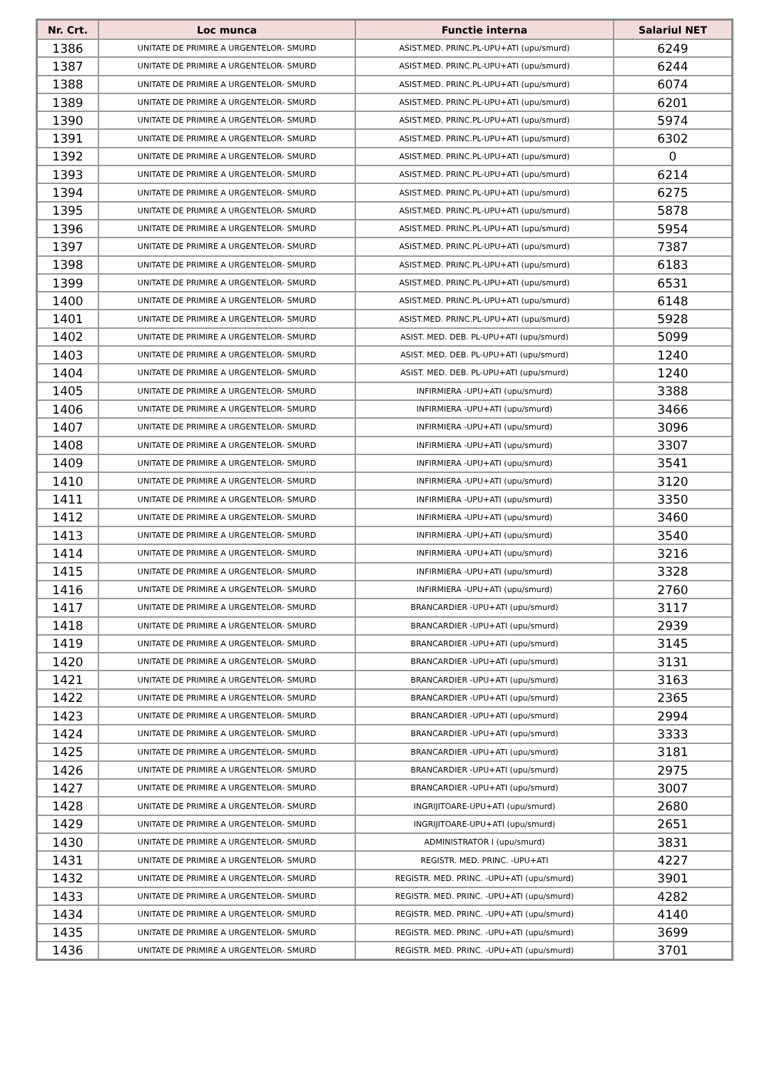| Nr. Crt. | Loc munca | Functie interna | Salariul NET |
| --- | --- | --- | --- |
| 1386 | UNITATE DE PRIMIRE A URGENTELOR- SMURD | ASIST.MED. PRINC.PL-UPU+ATI (upu/smurd) | 6249 |
| 1387 | UNITATE DE PRIMIRE A URGENTELOR- SMURD | ASIST.MED. PRINC.PL-UPU+ATI (upu/smurd) | 6244 |
| 1388 | UNITATE DE PRIMIRE A URGENTELOR- SMURD | ASIST.MED. PRINC.PL-UPU+ATI (upu/smurd) | 6074 |
| 1389 | UNITATE DE PRIMIRE A URGENTELOR- SMURD | ASIST.MED. PRINC.PL-UPU+ATI (upu/smurd) | 6201 |
| 1390 | UNITATE DE PRIMIRE A URGENTELOR- SMURD | ASIST.MED. PRINC.PL-UPU+ATI (upu/smurd) | 5974 |
| 1391 | UNITATE DE PRIMIRE A URGENTELOR- SMURD | ASIST.MED. PRINC.PL-UPU+ATI (upu/smurd) | 6302 |
| 1392 | UNITATE DE PRIMIRE A URGENTELOR- SMURD | ASIST.MED. PRINC.PL-UPU+ATI (upu/smurd) | 0 |
| 1393 | UNITATE DE PRIMIRE A URGENTELOR- SMURD | ASIST.MED. PRINC.PL-UPU+ATI (upu/smurd) | 6214 |
| 1394 | UNITATE DE PRIMIRE A URGENTELOR- SMURD | ASIST.MED. PRINC.PL-UPU+ATI (upu/smurd) | 6275 |
| 1395 | UNITATE DE PRIMIRE A URGENTELOR- SMURD | ASIST.MED. PRINC.PL-UPU+ATI (upu/smurd) | 5878 |
| 1396 | UNITATE DE PRIMIRE A URGENTELOR- SMURD | ASIST.MED. PRINC.PL-UPU+ATI (upu/smurd) | 5954 |
| 1397 | UNITATE DE PRIMIRE A URGENTELOR- SMURD | ASIST.MED. PRINC.PL-UPU+ATI (upu/smurd) | 7387 |
| 1398 | UNITATE DE PRIMIRE A URGENTELOR- SMURD | ASIST.MED. PRINC.PL-UPU+ATI (upu/smurd) | 6183 |
| 1399 | UNITATE DE PRIMIRE A URGENTELOR- SMURD | ASIST.MED. PRINC.PL-UPU+ATI (upu/smurd) | 6531 |
| 1400 | UNITATE DE PRIMIRE A URGENTELOR- SMURD | ASIST.MED. PRINC.PL-UPU+ATI (upu/smurd) | 6148 |
| 1401 | UNITATE DE PRIMIRE A URGENTELOR- SMURD | ASIST.MED. PRINC.PL-UPU+ATI (upu/smurd) | 5928 |
| 1402 | UNITATE DE PRIMIRE A URGENTELOR- SMURD | ASIST. MED. DEB. PL-UPU+ATI (upu/smurd) | 5099 |
| 1403 | UNITATE DE PRIMIRE A URGENTELOR- SMURD | ASIST. MED. DEB. PL-UPU+ATI (upu/smurd) | 1240 |
| 1404 | UNITATE DE PRIMIRE A URGENTELOR- SMURD | ASIST. MED. DEB. PL-UPU+ATI (upu/smurd) | 1240 |
| 1405 | UNITATE DE PRIMIRE A URGENTELOR- SMURD | INFIRMIERA -UPU+ATI (upu/smurd) | 3388 |
| 1406 | UNITATE DE PRIMIRE A URGENTELOR- SMURD | INFIRMIERA -UPU+ATI (upu/smurd) | 3466 |
| 1407 | UNITATE DE PRIMIRE A URGENTELOR- SMURD | INFIRMIERA -UPU+ATI (upu/smurd) | 3096 |
| 1408 | UNITATE DE PRIMIRE A URGENTELOR- SMURD | INFIRMIERA -UPU+ATI (upu/smurd) | 3307 |
| 1409 | UNITATE DE PRIMIRE A URGENTELOR- SMURD | INFIRMIERA -UPU+ATI (upu/smurd) | 3541 |
| 1410 | UNITATE DE PRIMIRE A URGENTELOR- SMURD | INFIRMIERA -UPU+ATI (upu/smurd) | 3120 |
| 1411 | UNITATE DE PRIMIRE A URGENTELOR- SMURD | INFIRMIERA -UPU+ATI (upu/smurd) | 3350 |
| 1412 | UNITATE DE PRIMIRE A URGENTELOR- SMURD | INFIRMIERA -UPU+ATI (upu/smurd) | 3460 |
| 1413 | UNITATE DE PRIMIRE A URGENTELOR- SMURD | INFIRMIERA -UPU+ATI (upu/smurd) | 3540 |
| 1414 | UNITATE DE PRIMIRE A URGENTELOR- SMURD | INFIRMIERA -UPU+ATI (upu/smurd) | 3216 |
| 1415 | UNITATE DE PRIMIRE A URGENTELOR- SMURD | INFIRMIERA -UPU+ATI (upu/smurd) | 3328 |
| 1416 | UNITATE DE PRIMIRE A URGENTELOR- SMURD | INFIRMIERA -UPU+ATI (upu/smurd) | 2760 |
| 1417 | UNITATE DE PRIMIRE A URGENTELOR- SMURD | BRANCARDIER -UPU+ATI (upu/smurd) | 3117 |
| 1418 | UNITATE DE PRIMIRE A URGENTELOR- SMURD | BRANCARDIER -UPU+ATI (upu/smurd) | 2939 |
| 1419 | UNITATE DE PRIMIRE A URGENTELOR- SMURD | BRANCARDIER -UPU+ATI (upu/smurd) | 3145 |
| 1420 | UNITATE DE PRIMIRE A URGENTELOR- SMURD | BRANCARDIER -UPU+ATI (upu/smurd) | 3131 |
| 1421 | UNITATE DE PRIMIRE A URGENTELOR- SMURD | BRANCARDIER -UPU+ATI (upu/smurd) | 3163 |
| 1422 | UNITATE DE PRIMIRE A URGENTELOR- SMURD | BRANCARDIER -UPU+ATI (upu/smurd) | 2365 |
| 1423 | UNITATE DE PRIMIRE A URGENTELOR- SMURD | BRANCARDIER -UPU+ATI (upu/smurd) | 2994 |
| 1424 | UNITATE DE PRIMIRE A URGENTELOR- SMURD | BRANCARDIER -UPU+ATI (upu/smurd) | 3333 |
| 1425 | UNITATE DE PRIMIRE A URGENTELOR- SMURD | BRANCARDIER -UPU+ATI (upu/smurd) | 3181 |
| 1426 | UNITATE DE PRIMIRE A URGENTELOR- SMURD | BRANCARDIER -UPU+ATI (upu/smurd) | 2975 |
| 1427 | UNITATE DE PRIMIRE A URGENTELOR- SMURD | BRANCARDIER -UPU+ATI (upu/smurd) | 3007 |
| 1428 | UNITATE DE PRIMIRE A URGENTELOR- SMURD | INGRIJITOARE-UPU+ATI (upu/smurd) | 2680 |
| 1429 | UNITATE DE PRIMIRE A URGENTELOR- SMURD | INGRIJITOARE-UPU+ATI (upu/smurd) | 2651 |
| 1430 | UNITATE DE PRIMIRE A URGENTELOR- SMURD | ADMINISTRATOR I (upu/smurd) | 3831 |
| 1431 | UNITATE DE PRIMIRE A URGENTELOR- SMURD | REGISTR. MED. PRINC. -UPU+ATI | 4227 |
| 1432 | UNITATE DE PRIMIRE A URGENTELOR- SMURD | REGISTR. MED. PRINC. -UPU+ATI (upu/smurd) | 3901 |
| 1433 | UNITATE DE PRIMIRE A URGENTELOR- SMURD | REGISTR. MED. PRINC. -UPU+ATI (upu/smurd) | 4282 |
| 1434 | UNITATE DE PRIMIRE A URGENTELOR- SMURD | REGISTR. MED. PRINC. -UPU+ATI (upu/smurd) | 4140 |
| 1435 | UNITATE DE PRIMIRE A URGENTELOR- SMURD | REGISTR. MED. PRINC. -UPU+ATI (upu/smurd) | 3699 |
| 1436 | UNITATE DE PRIMIRE A URGENTELOR- SMURD | REGISTR. MED. PRINC. -UPU+ATI (upu/smurd) | 3701 |